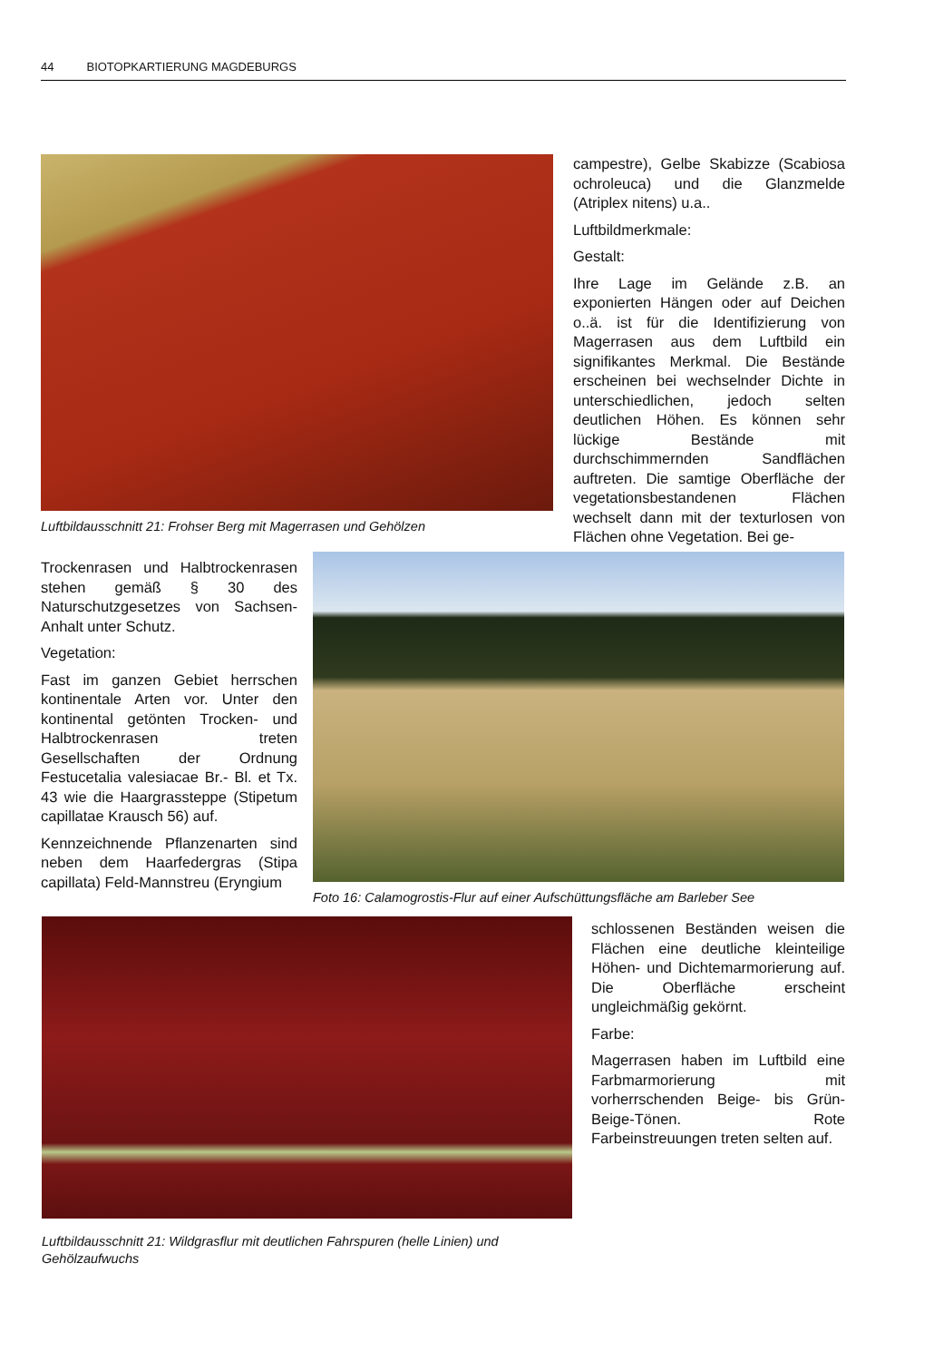44 BIOTOPKARTIERUNG MAGDEBURGS
Luftbildausschnitt 21: Frohser Berg mit Magerrasen und Gehölzen
campestre), Gelbe Skabizze (Scabiosa ochroleuca) und die Glanzmelde (Atriplex nitens) u.a..
Luftbildmerkmale:
Gestalt:
Ihre Lage im Gelände z.B. an exponierten Hängen oder auf Deichen o..ä. ist für die Identifizierung von Magerrasen aus dem Luftbild ein signifikantes Merkmal. Die Bestände erscheinen bei wechselnder Dichte in unterschiedlichen, jedoch selten deutlichen Höhen. Es können sehr lückige Bestände mit durchschimmernden Sandflächen auftreten. Die samtige Oberfläche der vegetationsbestandenen Flächen wechselt dann mit der texturlosen von Flächen ohne Vegetation. Bei ge-
Trockenrasen und Halbtrockenrasen stehen gemäß § 30 des Naturschutzgesetzes von Sachsen-Anhalt unter Schutz.
Vegetation:
Fast im ganzen Gebiet herrschen kontinentale Arten vor. Unter den kontinental getönten Trocken- und Halbtrockenrasen treten Gesellschaften der Ordnung Festucetalia valesiacae Br.- Bl. et Tx. 43 wie die Haargrassteppe (Stipetum capillatae Krausch 56) auf.
Kennzeichnende Pflanzenarten sind neben dem Haarfedergras (Stipa capillata) Feld-Mannstreu (Eryngium
Foto 16: Calamogrostis-Flur auf einer Aufschüttungsfläche am Barleber See
Luftbildausschnitt 21: Wildgrasflur mit deutlichen Fahrspuren (helle Linien) und Gehölzaufwuchs
schlossenen Beständen weisen die Flächen eine deutliche kleinteilige Höhen- und Dichtemarmorierung auf. Die Oberfläche erscheint ungleichmäßig gekörnt.
Farbe:
Magerrasen haben im Luftbild eine Farbmarmorierung mit vorherrschenden Beige- bis Grün-Beige-Tönen. Rote Farbeinstreuungen treten selten auf.